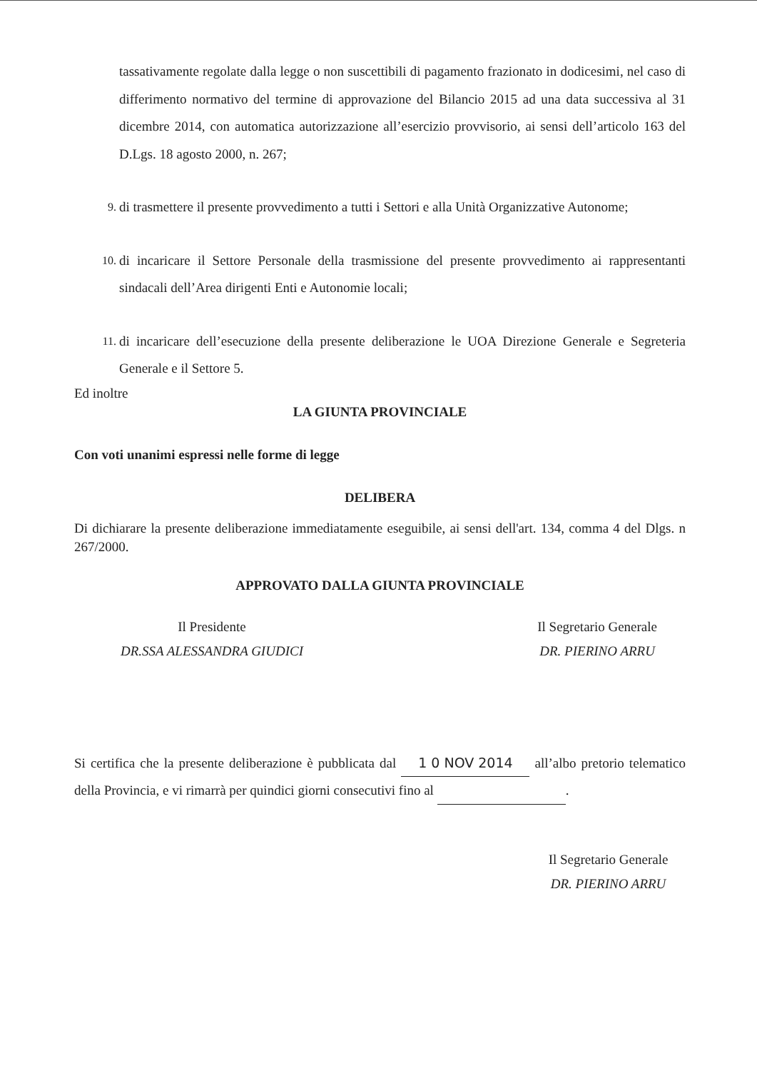tassativamente regolate dalla legge o non suscettibili di pagamento frazionato in dodicesimi, nel caso di differimento normativo del termine di approvazione del Bilancio 2015 ad una data successiva al 31 dicembre 2014, con automatica autorizzazione all’esercizio provvisorio, ai sensi dell’articolo 163 del D.Lgs. 18 agosto 2000, n. 267;
9.
di trasmettere il presente provvedimento a tutti i Settori e alla Unità Organizzative Autonome;
10.
di incaricare il Settore Personale della trasmissione del presente provvedimento ai rappresentanti sindacali dell’Area dirigenti Enti e Autonomie locali;
11.
di incaricare dell’esecuzione della presente deliberazione le UOA Direzione Generale e Segreteria Generale e il Settore 5.
Ed inoltre
LA GIUNTA PROVINCIALE
Con voti unanimi espressi nelle forme di legge
DELIBERA
Di dichiarare la presente deliberazione immediatamente eseguibile, ai sensi dell'art. 134, comma 4 del Dlgs. n 267/2000.
APPROVATO DALLA GIUNTA PROVINCIALE
Il Presidente
DR.SSA ALESSANDRA GIUDICI
Il Segretario Generale
DR. PIERINO ARRU
Si certifica che la presente deliberazione è pubblicata dal 1 0 NOV 2014 all’albo pretorio telematico della Provincia, e vi rimarrà per quindici giorni consecutivi fino al .
Il Segretario Generale
DR. PIERINO ARRU